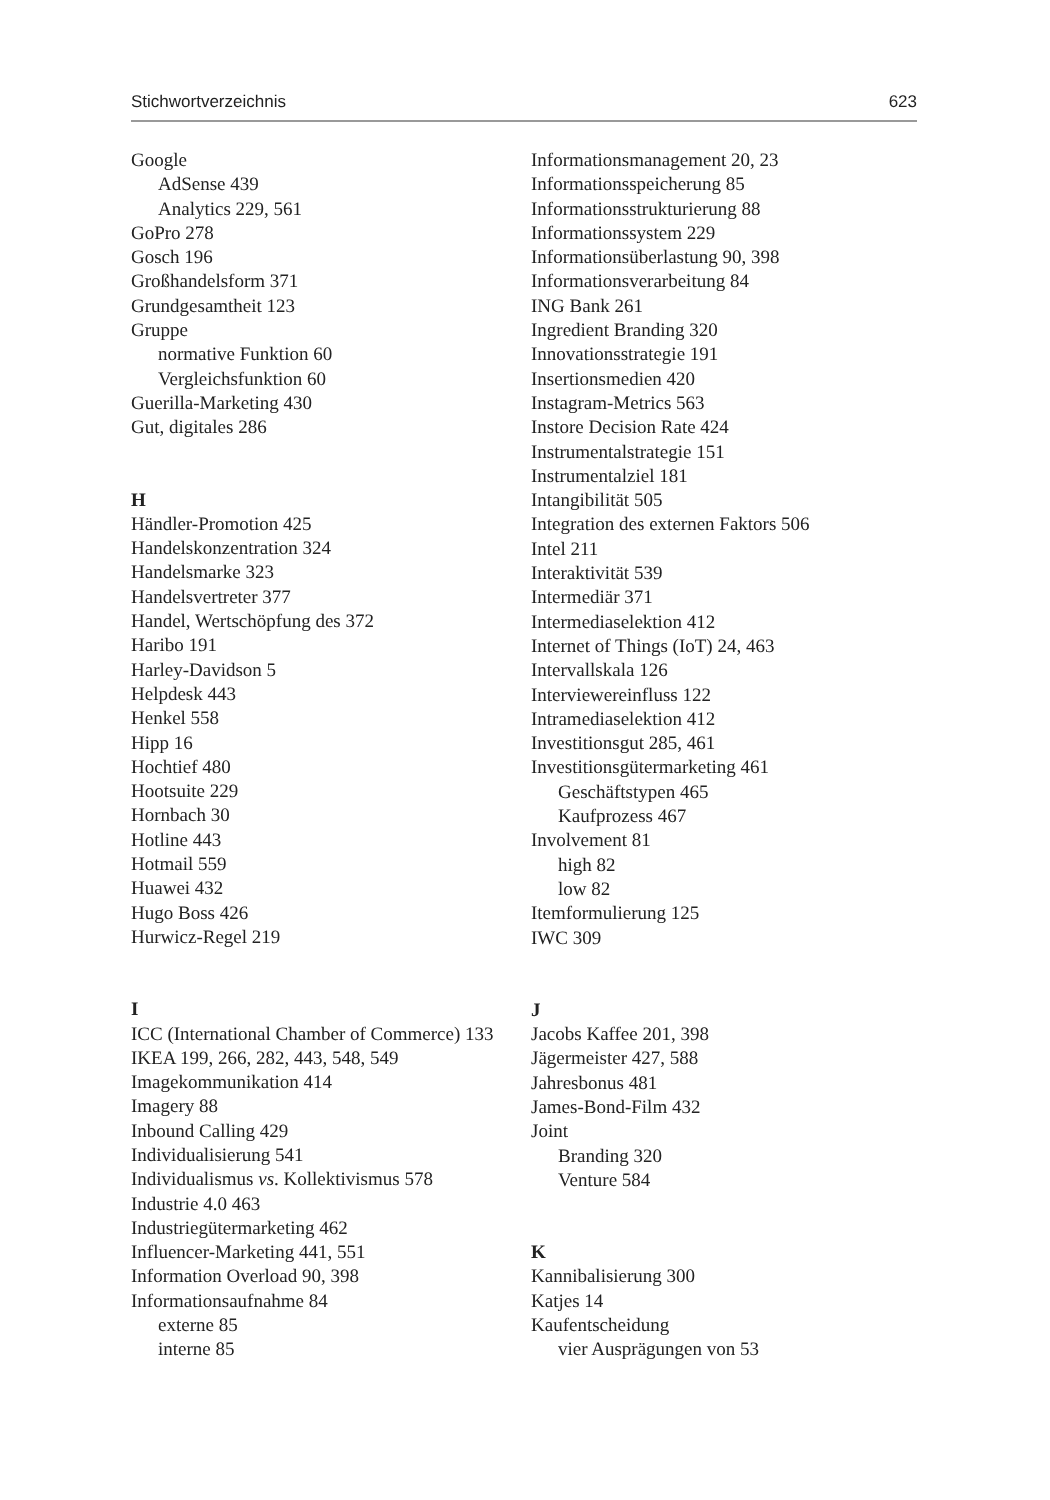Stichwortverzeichnis 623
Google
AdSense 439
Analytics 229, 561
GoPro 278
Gosch 196
Großhandelsform 371
Grundgesamtheit 123
Gruppe
normative Funktion 60
Vergleichsfunktion 60
Guerilla-Marketing 430
Gut, digitales 286
H
Händler-Promotion 425
Handelskonzentration 324
Handelsmarke 323
Handelsvertreter 377
Handel, Wertschöpfung des 372
Haribo 191
Harley-Davidson 5
Helpdesk 443
Henkel 558
Hipp 16
Hochtief 480
Hootsuite 229
Hornbach 30
Hotline 443
Hotmail 559
Huawei 432
Hugo Boss 426
Hurwicz-Regel 219
I
ICC (International Chamber of Commerce) 133
IKEA 199, 266, 282, 443, 548, 549
Imagekommunikation 414
Imagery 88
Inbound Calling 429
Individualisierung 541
Individualismus vs. Kollektivismus 578
Industrie 4.0 463
Industriegütermarketing 462
Influencer-Marketing 441, 551
Information Overload 90, 398
Informationsaufnahme 84
externe 85
interne 85
Informationsmanagement 20, 23
Informationsspeicherung 85
Informationsstrukturierung 88
Informationssystem 229
Informationsüberlastung 90, 398
Informationsverarbeitung 84
ING Bank 261
Ingredient Branding 320
Innovationsstrategie 191
Insertionsmedien 420
Instagram-Metrics 563
Instore Decision Rate 424
Instrumentalstrategie 151
Instrumentalziel 181
Intangibilität 505
Integration des externen Faktors 506
Intel 211
Interaktivität 539
Intermediär 371
Intermediaselektion 412
Internet of Things (IoT) 24, 463
Intervallskala 126
Interviewereinfluss 122
Intramediaselektion 412
Investitionsgut 285, 461
Investitionsgütermarketing 461
Geschäftstypen 465
Kaufprozess 467
Involvement 81
high 82
low 82
Itemformulierung 125
IWC 309
J
Jacobs Kaffee 201, 398
Jägermeister 427, 588
Jahresbonus 481
James-Bond-Film 432
Joint
Branding 320
Venture 584
K
Kannibalisierung 300
Katjes 14
Kaufentscheidung
vier Ausprägungen von 53